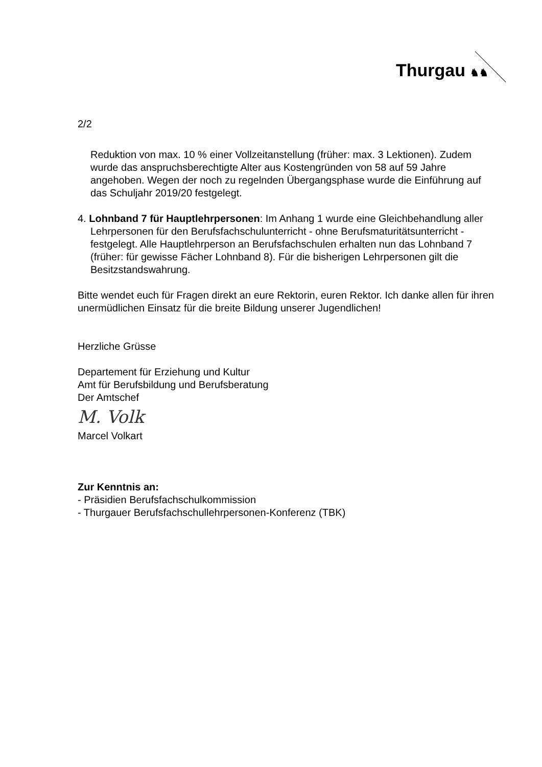Thurgau ♞♞
2/2
Reduktion von max. 10 % einer Vollzeitanstellung (früher: max. 3 Lektionen). Zudem wurde das anspruchsberechtigte Alter aus Kostengründen von 58 auf 59 Jahre angehoben. Wegen der noch zu regelnden Übergangsphase wurde die Einführung auf das Schuljahr 2019/20 festgelegt.
4. Lohnband 7 für Hauptlehrpersonen: Im Anhang 1 wurde eine Gleichbehandlung aller Lehrpersonen für den Berufsfachschulunterricht - ohne Berufsmaturitätsunterricht - festgelegt. Alle Hauptlehrperson an Berufsfachschulen erhalten nun das Lohnband 7 (früher: für gewisse Fächer Lohnband 8). Für die bisherigen Lehrpersonen gilt die Besitzstandswahrung.
Bitte wendet euch für Fragen direkt an eure Rektorin, euren Rektor. Ich danke allen für ihren unermüdlichen Einsatz für die breite Bildung unserer Jugendlichen!
Herzliche Grüsse
Departement für Erziehung und Kultur
Amt für Berufsbildung und Berufsberatung
Der Amtschef
M. Volk
Marcel Volkart
Zur Kenntnis an:
- Präsidien Berufsfachschulkommission
- Thurgauer Berufsfachschullehrpersonen-Konferenz (TBK)